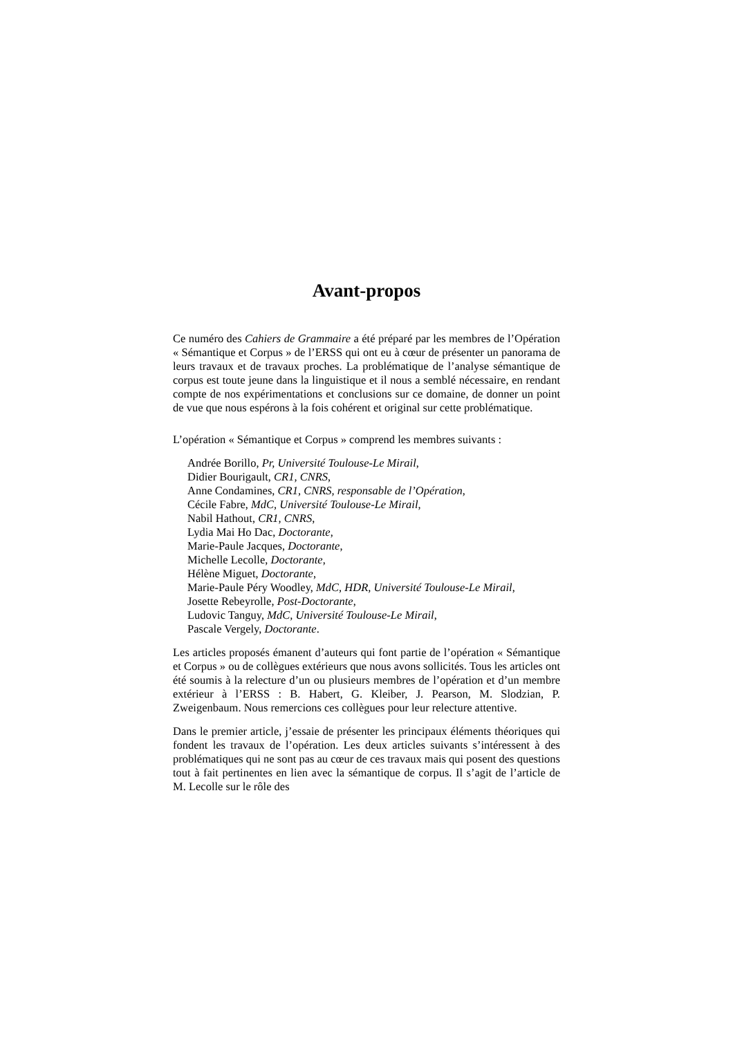Avant-propos
Ce numéro des Cahiers de Grammaire a été préparé par les membres de l’Opération « Sémantique et Corpus » de l’ERSS qui ont eu à cœur de présenter un panorama de leurs travaux et de travaux proches. La problématique de l’analyse sémantique de corpus est toute jeune dans la linguistique et il nous a semblé nécessaire, en rendant compte de nos expérimentations et conclusions sur ce domaine, de donner un point de vue que nous espérons à la fois cohérent et original sur cette problématique.
L’opération « Sémantique et Corpus » comprend les membres suivants :
Andrée Borillo, Pr, Université Toulouse-Le Mirail,
Didier Bourigault, CR1, CNRS,
Anne Condamines, CR1, CNRS, responsable de l’Opération,
Cécile Fabre, MdC, Université Toulouse-Le Mirail,
Nabil Hathout, CR1, CNRS,
Lydia Mai Ho Dac, Doctorante,
Marie-Paule Jacques, Doctorante,
Michelle Lecolle, Doctorante,
Hélène Miguet, Doctorante,
Marie-Paule Péry Woodley, MdC, HDR, Université Toulouse-Le Mirail,
Josette Rebeyrolle, Post-Doctorante,
Ludovic Tanguy, MdC, Université Toulouse-Le Mirail,
Pascale Vergely, Doctorante.
Les articles proposés émanent d’auteurs qui font partie de l’opération « Sémantique et Corpus » ou de collègues extérieurs que nous avons sollicités. Tous les articles ont été soumis à la relecture d’un ou plusieurs membres de l’opération et d’un membre extérieur à l’ERSS : B. Habert, G. Kleiber, J. Pearson, M. Slodzian, P. Zweigenbaum. Nous remercions ces collègues pour leur relecture attentive.
Dans le premier article, j’essaie de présenter les principaux éléments théoriques qui fondent les travaux de l’opération. Les deux articles suivants s’intéressent à des problématiques qui ne sont pas au cœur de ces travaux mais qui posent des questions tout à fait pertinentes en lien avec la sémantique de corpus. Il s’agit de l’article de M. Lecolle sur le rôle des